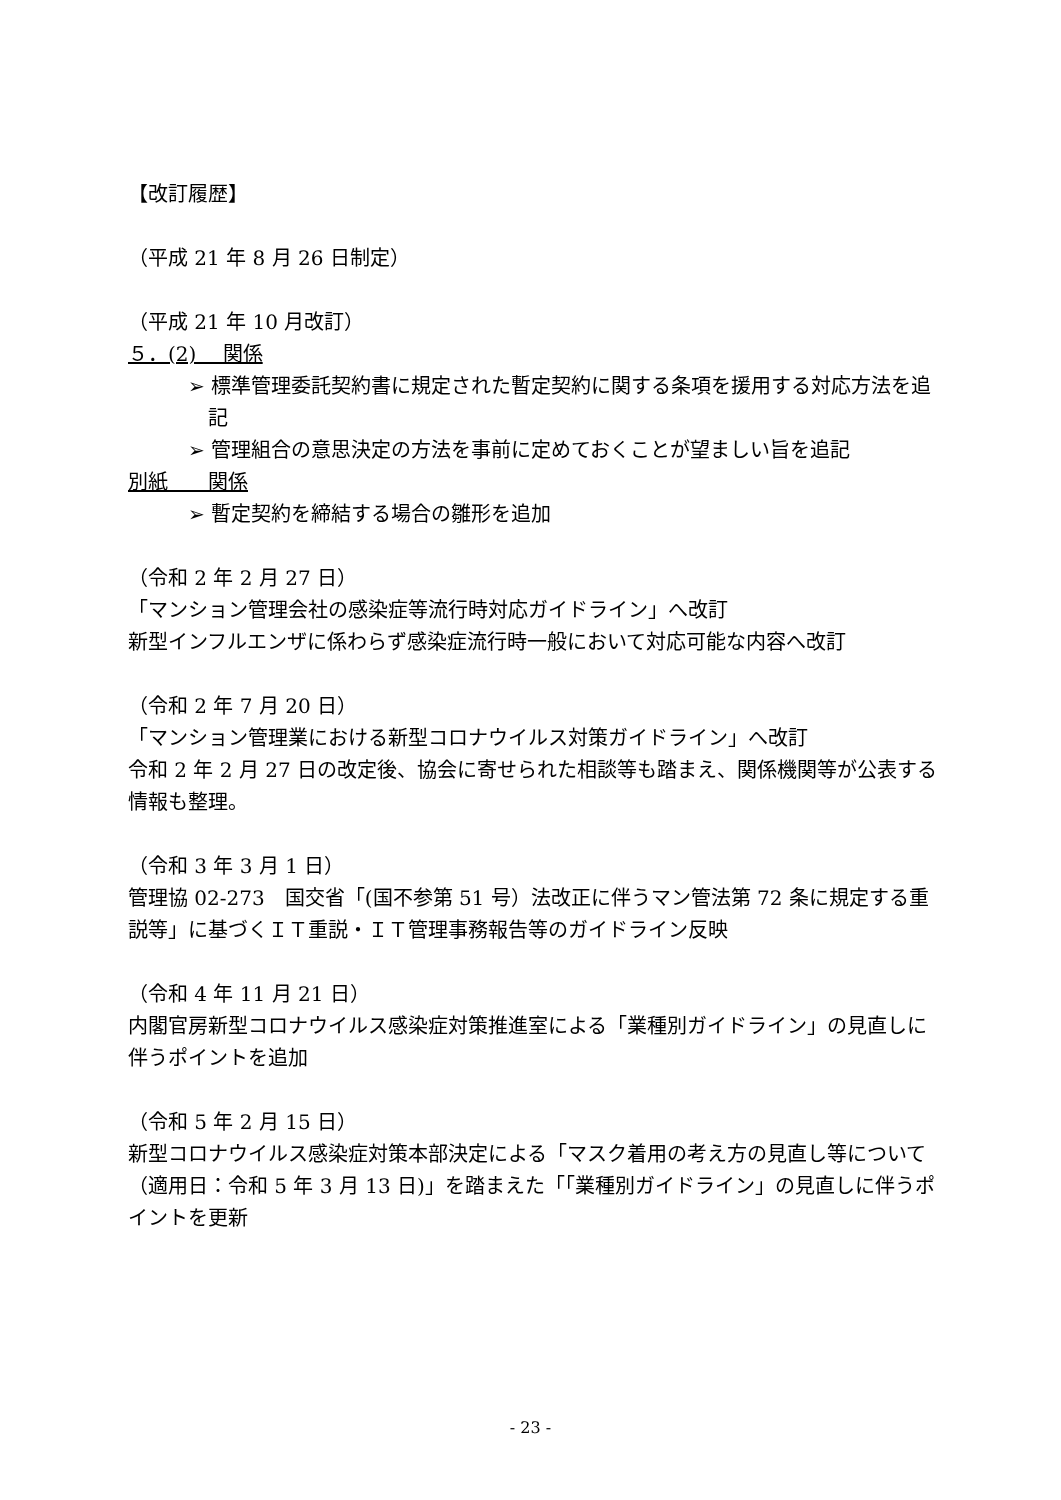【改訂履歴】
（平成 21 年 8 月 26 日制定）
（平成 21 年 10 月改訂）
５．(2)　 関係
➢ 標準管理委託契約書に規定された暫定契約に関する条項を援用する対応方法を追記
➢ 管理組合の意思決定の方法を事前に定めておくことが望ましい旨を追記
別紙　　関係
➢ 暫定契約を締結する場合の雛形を追加
（令和 2 年 2 月 27 日）
「マンション管理会社の感染症等流行時対応ガイドライン」へ改訂
新型インフルエンザに係わらず感染症流行時一般において対応可能な内容へ改訂
（令和 2 年 7 月 20 日）
「マンション管理業における新型コロナウイルス対策ガイドライン」へ改訂
令和 2 年 2 月 27 日の改定後、協会に寄せられた相談等も踏まえ、関係機関等が公表する情報も整理。
（令和 3 年 3 月 1 日）
管理協 02-273　国交省「(国不参第 51 号）法改正に伴うマン管法第 72 条に規定する重説等」に基づくＩＴ重説・ＩＴ管理事務報告等のガイドライン反映
（令和 4 年 11 月 21 日）
内閣官房新型コロナウイルス感染症対策推進室による「業種別ガイドライン」の見直しに伴うポイントを追加
（令和 5 年 2 月 15 日）
新型コロナウイルス感染症対策本部決定による「マスク着用の考え方の見直し等について（適用日：令和 5 年 3 月 13 日)」を踏まえた「「業種別ガイドライン」の見直しに伴うポイントを更新
- 23 -